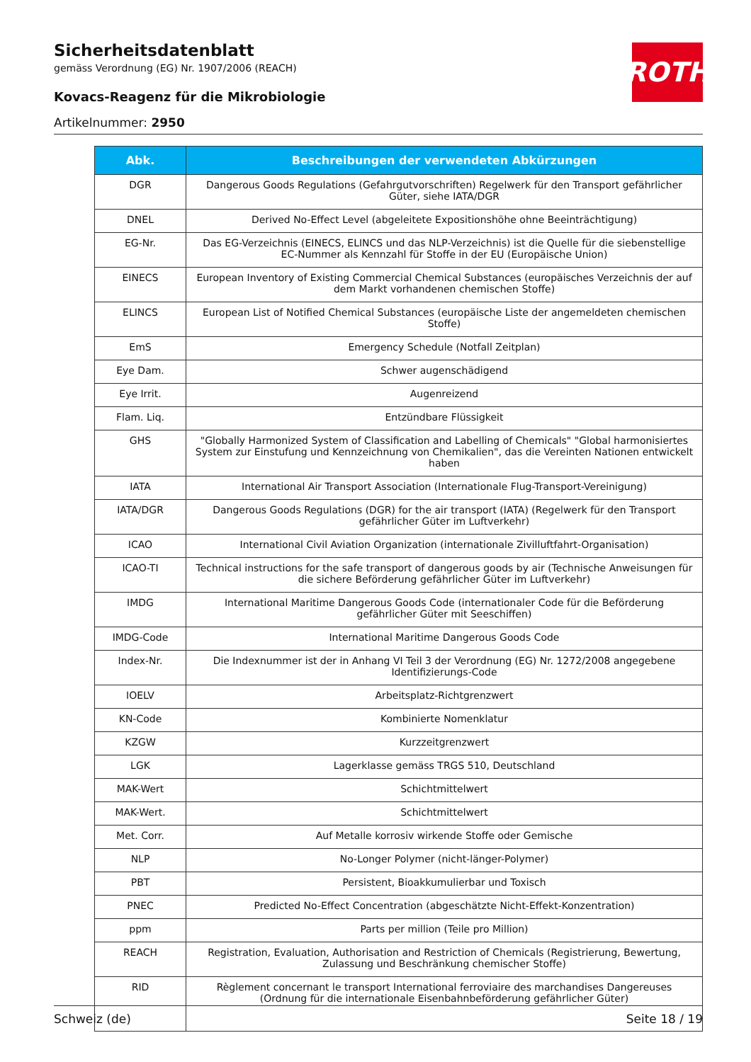Sicherheitsdatenblatt
gemäss Verordnung (EG) Nr. 1907/2006 (REACH)
Kovacs-Reagenz für die Mikrobiologie
Artikelnummer: 2950
ROTH
| Abk. | Beschreibungen der verwendeten Abkürzungen |
| --- | --- |
| DGR | Dangerous Goods Regulations (Gefahrgutvorschriften) Regelwerk für den Transport gefährlicher Güter, siehe IATA/DGR |
| DNEL | Derived No-Effect Level (abgeleitete Expositionshöhe ohne Beeinträchtigung) |
| EG-Nr. | Das EG-Verzeichnis (EINECS, ELINCS und das NLP-Verzeichnis) ist die Quelle für die siebenstellige EC-Nummer als Kennzahl für Stoffe in der EU (Europäische Union) |
| EINECS | European Inventory of Existing Commercial Chemical Substances (europäisches Verzeichnis der auf dem Markt vorhandenen chemischen Stoffe) |
| ELINCS | European List of Notified Chemical Substances (europäische Liste der angemeldeten chemischen Stoffe) |
| EmS | Emergency Schedule (Notfall Zeitplan) |
| Eye Dam. | Schwer augenschädigend |
| Eye Irrit. | Augenreizend |
| Flam. Liq. | Entzündbare Flüssigkeit |
| GHS | "Globally Harmonized System of Classification and Labelling of Chemicals" "Global harmonisiertes System zur Einstufung und Kennzeichnung von Chemikalien", das die Vereinten Nationen entwickelt haben |
| IATA | International Air Transport Association (Internationale Flug-Transport-Vereinigung) |
| IATA/DGR | Dangerous Goods Regulations (DGR) for the air transport (IATA) (Regelwerk für den Transport gefährlicher Güter im Luftverkehr) |
| ICAO | International Civil Aviation Organization (internationale Zivilluftfahrt-Organisation) |
| ICAO-TI | Technical instructions for the safe transport of dangerous goods by air (Technische Anweisungen für die sichere Beförderung gefährlicher Güter im Luftverkehr) |
| IMDG | International Maritime Dangerous Goods Code (internationaler Code für die Beförderung gefährlicher Güter mit Seeschiffen) |
| IMDG-Code | International Maritime Dangerous Goods Code |
| Index-Nr. | Die Indexnummer ist der in Anhang VI Teil 3 der Verordnung (EG) Nr. 1272/2008 angegebene Identifizierungs-Code |
| IOELV | Arbeitsplatz-Richtgrenzwert |
| KN-Code | Kombinierte Nomenklatur |
| KZGW | Kurzzeitgrenzwert |
| LGK | Lagerklasse gemäss TRGS 510, Deutschland |
| MAK-Wert | Schichtmittelwert |
| MAK-Wert. | Schichtmittelwert |
| Met. Corr. | Auf Metalle korrosiv wirkende Stoffe oder Gemische |
| NLP | No-Longer Polymer (nicht-länger-Polymer) |
| PBT | Persistent, Bioakkumulierbar und Toxisch |
| PNEC | Predicted No-Effect Concentration (abgeschätzte Nicht-Effekt-Konzentration) |
| ppm | Parts per million (Teile pro Million) |
| REACH | Registration, Evaluation, Authorisation and Restriction of Chemicals (Registrierung, Bewertung, Zulassung und Beschränkung chemischer Stoffe) |
| RID | Règlement concernant le transport International ferroviaire des marchandises Dangereuses (Ordnung für die internationale Eisenbahnbeförderung gefährlicher Güter) |
Schweiz (de) Seite 18 / 19